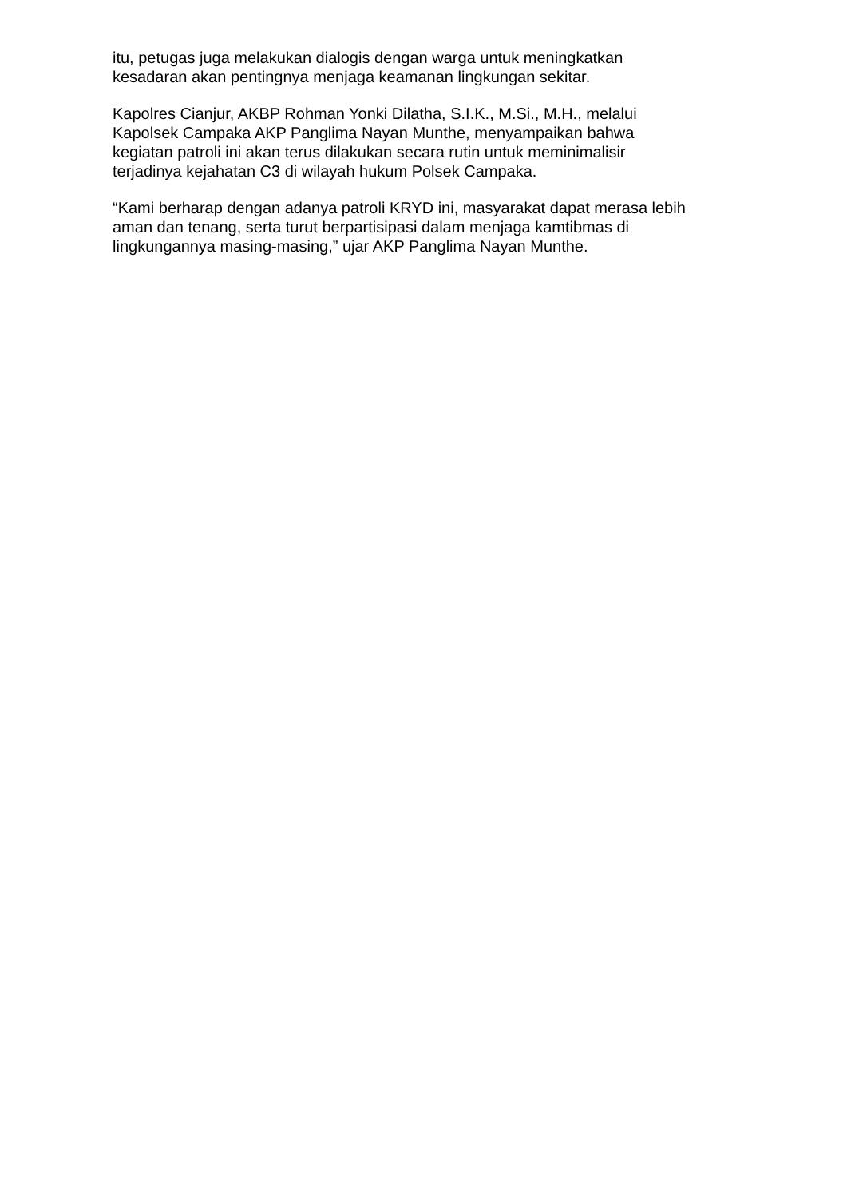itu, petugas juga melakukan dialogis dengan warga untuk meningkatkan
kesadaran akan pentingnya menjaga keamanan lingkungan sekitar.
Kapolres Cianjur, AKBP Rohman Yonki Dilatha, S.I.K., M.Si., M.H., melalui
Kapolsek Campaka AKP Panglima Nayan Munthe, menyampaikan bahwa
kegiatan patroli ini akan terus dilakukan secara rutin untuk meminimalisir
terjadinya kejahatan C3 di wilayah hukum Polsek Campaka.
“Kami berharap dengan adanya patroli KRYD ini, masyarakat dapat merasa lebih
aman dan tenang, serta turut berpartisipasi dalam menjaga kamtibmas di
lingkungannya masing-masing,” ujar AKP Panglima Nayan Munthe.